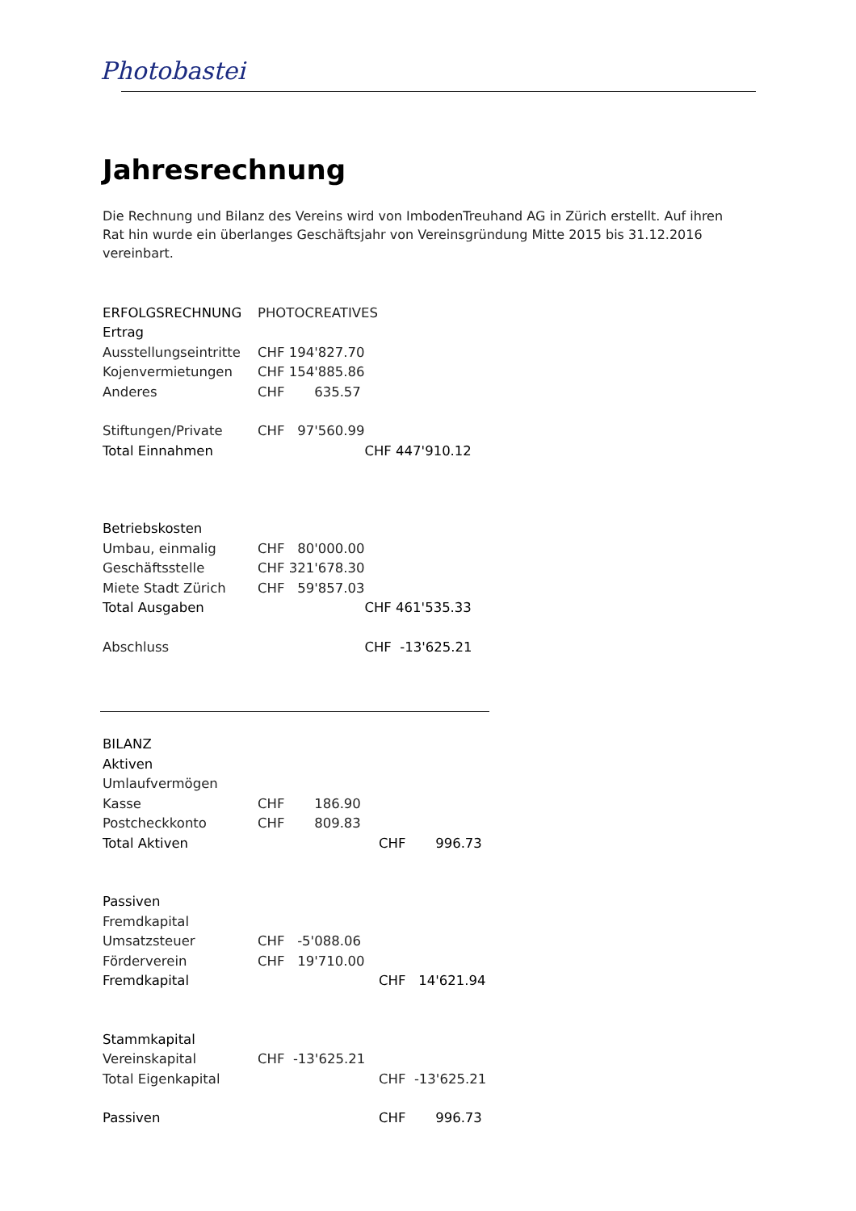Photobastei
Jahresrechnung
Die Rechnung und Bilanz des Vereins wird von ImbodenTreuhand AG in Zürich erstellt. Auf ihren Rat hin wurde ein überlanges Geschäftsjahr von Vereinsgründung Mitte 2015 bis 31.12.2016 vereinbart.
| ERFOLGSRECHNUNG | PHOTOCREATIVES | |
| Ertrag | | |
| Ausstellungseintritte | CHF 194'827.70 | |
| Kojenvermietungen | CHF 154'885.86 | |
| Anderes | CHF 635.57 | |
| Stiftungen/Private | CHF 97'560.99 | |
| Total Einnahmen | | CHF 447'910.12 |
| Betriebskosten | | |
| Umbau, einmalig | CHF 80'000.00 | |
| Geschäftsstelle | CHF 321'678.30 | |
| Miete Stadt Zürich | CHF 59'857.03 | |
| Total Ausgaben | | CHF 461'535.33 |
| Abschluss | | CHF -13'625.21 |
| BILANZ | | |
| Aktiven | | |
| Umlaufvermögen | | |
| Kasse | CHF 186.90 | |
| Postcheckkonto | CHF 809.83 | |
| Total Aktiven | | CHF 996.73 |
| Passiven | | |
| Fremdkapital | | |
| Umsatzsteuer | CHF -5'088.06 | |
| Förderverein | CHF 19'710.00 | |
| Fremdkapital | | CHF 14'621.94 |
| Stammkapital | | |
| Vereinskapital | CHF -13'625.21 | |
| Total Eigenkapital | | CHF -13'625.21 |
| Passiven | | CHF 996.73 |